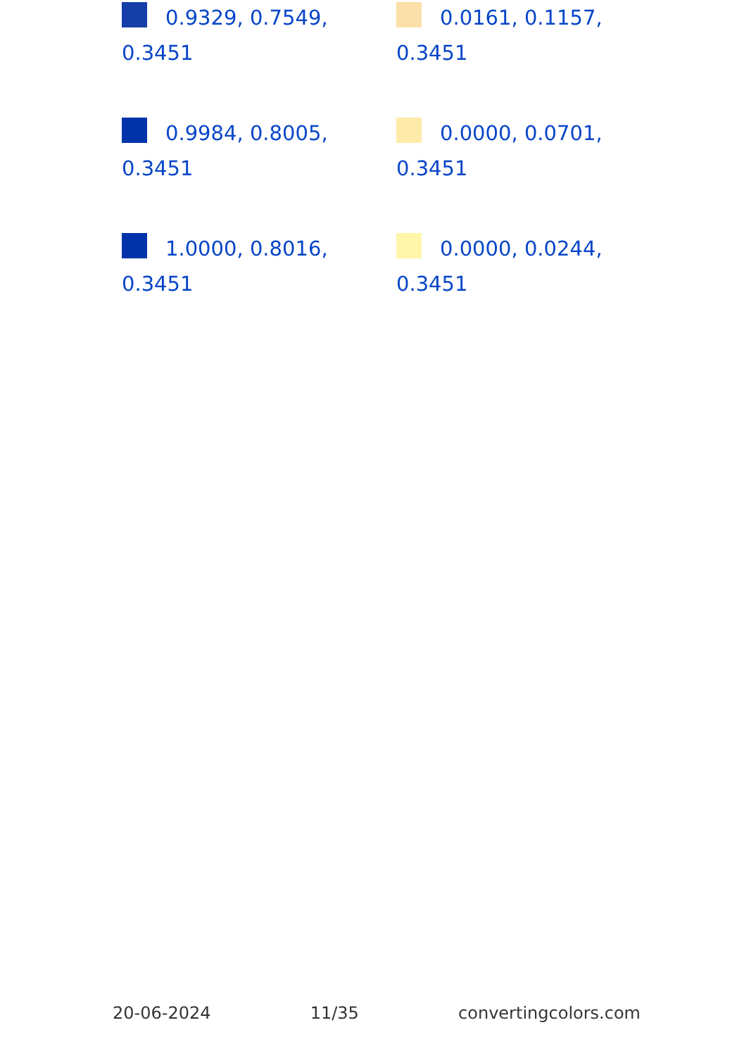0.9329, 0.7549, 0.3451 0.0161, 0.1157, 0.3451
0.9984, 0.8005, 0.3451 0.0000, 0.0701, 0.3451
1.0000, 0.8016, 0.3451 0.0000, 0.0244, 0.3451
20-06-2024 11/35 convertingcolors.com